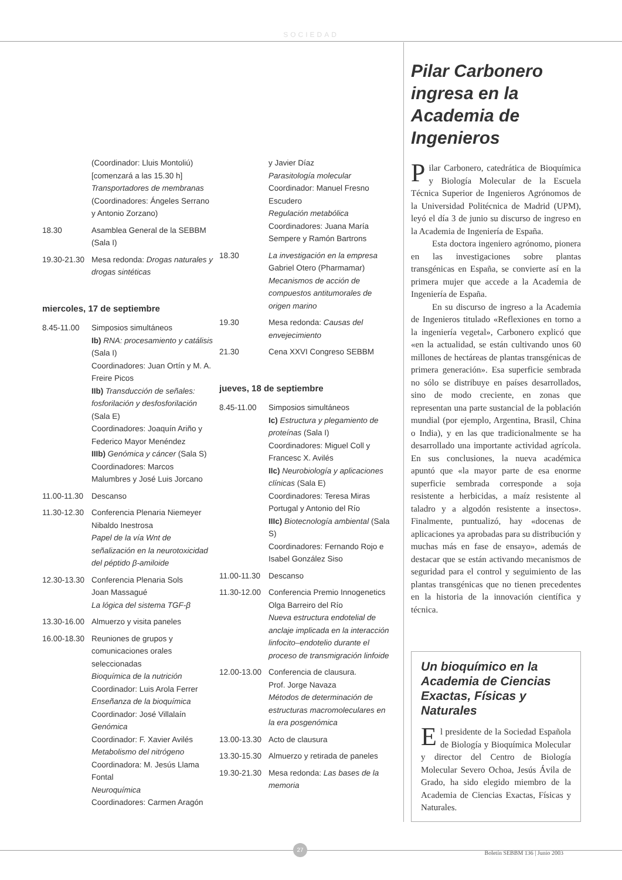SOCIEDAD
(Coordinador: Lluis Montoliú)
[comenzará a las 15.30 h]
Transportadores de membranas
(Coordinadores: Ángeles Serrano y Antonio Zorzano)
18.30 Asamblea General de la SEBBM (Sala I)
19.30-21.30 Mesa redonda: Drogas naturales y drogas sintéticas
miercoles, 17 de septiembre
8.45-11.00 Simposios simultáneos
Ib) RNA: procesamiento y catálisis (Sala I)
Coordinadores: Juan Ortín y M. A. Freire Picos
IIb) Transducción de señales: fosforilación y desfosforilación (Sala E)
Coordinadores: Joaquín Ariño y Federico Mayor Menéndez
IIIb) Genómica y cáncer (Sala S)
Coordinadores: Marcos Malumbres y José Luis Jorcano
11.00-11.30 Descanso
11.30-12.30 Conferencia Plenaria Niemeyer
Nibaldo Inestrosa
Papel de la vía Wnt de señalización en la neurotoxicidad del péptido β-amiloide
12.30-13.30 Conferencia Plenaria Sols
Joan Massagué
La lógica del sistema TGF-β
13.30-16.00 Almuerzo y visita paneles
16.00-18.30 Reuniones de grupos y comunicaciones orales seleccionadas
Bioquímica de la nutrición
Coordinador: Luis Arola Ferrer
Enseñanza de la bioquímica
Coordinador: José Villalaín
Genómica
Coordinador: F. Xavier Avilés
Metabolismo del nitrógeno
Coordinadora: M. Jesús Llama Fontal
Neuroquímica
Coordinadores: Carmen Aragón
y Javier Díaz
Parasitología molecular
Coordinador: Manuel Fresno Escudero
Regulación metabólica
Coordinadores: Juana María Sempere y Ramón Bartrons
18.30 La investigación en la empresa
Gabriel Otero (Pharmamar)
Mecanismos de acción de compuestos antitumorales de origen marino
19.30 Mesa redonda: Causas del envejecimiento
21.30 Cena XXVI Congreso SEBBM
jueves, 18 de septiembre
8.45-11.00 Simposios simultáneos
Ic) Estructura y plegamiento de proteínas (Sala I)
Coordinadores: Miguel Coll y Francesc X. Avilés
IIc) Neurobiología y aplicaciones clínicas (Sala E)
Coordinadores: Teresa Miras Portugal y Antonio del Río
IIIc) Biotecnología ambiental (Sala S)
Coordinadores: Fernando Rojo e Isabel González Siso
11.00-11.30 Descanso
11.30-12.00 Conferencia Premio Innogenetics
Olga Barreiro del Río
Nueva estructura endotelial de anclaje implicada en la interacción linfocito–endotelio durante el proceso de transmigración linfoide
12.00-13.00 Conferencia de clausura.
Prof. Jorge Navaza
Métodos de determinación de estructuras macromoleculares en la era posgenómica
13.00-13.30 Acto de clausura
13.30-15.30 Almuerzo y retirada de paneles
19.30-21.30 Mesa redonda: Las bases de la memoria
Pilar Carbonero ingresa en la Academia de Ingenieros
Pilar Carbonero, catedrática de Bioquímica y Biología Molecular de la Escuela Técnica Superior de Ingenieros Agrónomos de la Universidad Politécnica de Madrid (UPM), leyó el día 3 de junio su discurso de ingreso en la Academia de Ingeniería de España.
Esta doctora ingeniero agrónomo, pionera en las investigaciones sobre plantas transgénicas en España, se convierte así en la primera mujer que accede a la Academia de Ingeniería de España.
En su discurso de ingreso a la Academia de Ingenieros titulado «Reflexiones en torno a la ingeniería vegetal», Carbonero explicó que «en la actualidad, se están cultivando unos 60 millones de hectáreas de plantas transgénicas de primera generación». Esa superficie sembrada no sólo se distribuye en países desarrollados, sino de modo creciente, en zonas que representan una parte sustancial de la población mundial (por ejemplo, Argentina, Brasil, China o India), y en las que tradicionalmente se ha desarrollado una importante actividad agrícola. En sus conclusiones, la nueva académica apuntó que «la mayor parte de esa enorme superficie sembrada corresponde a soja resistente a herbicidas, a maíz resistente al taladro y a algodón resistente a insectos». Finalmente, puntualizó, hay «docenas de aplicaciones ya aprobadas para su distribución y muchas más en fase de ensayo», además de destacar que se están activando mecanismos de seguridad para el control y seguimiento de las plantas transgénicas que no tienen precedentes en la historia de la innovación científica y técnica.
Un bioquímico en la Academia de Ciencias Exactas, Físicas y Naturales
El presidente de la Sociedad Española de Biología y Bioquímica Molecular y director del Centro de Biología Molecular Severo Ochoa, Jesús Ávila de Grado, ha sido elegido miembro de la Academia de Ciencias Exactas, Físicas y Naturales.
27
Boletín SEBBM 136 | Junio 2003